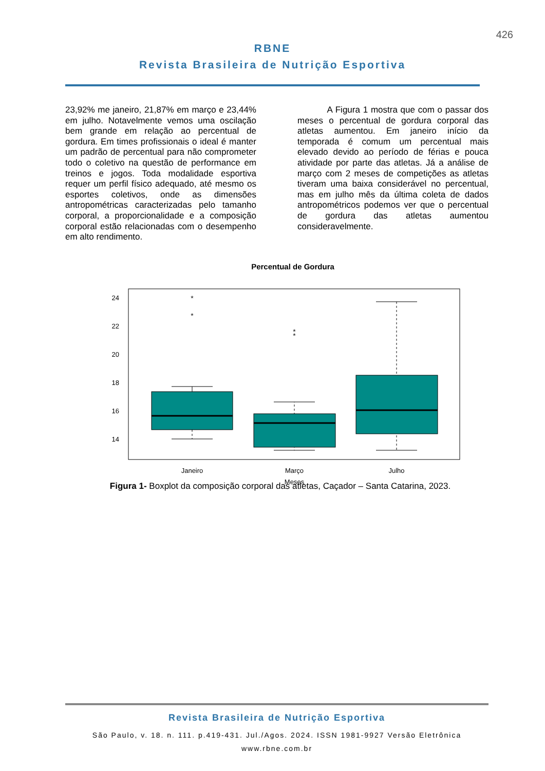426
RBNE
Revista Brasileira de Nutrição Esportiva
23,92% me janeiro, 21,87% em março e 23,44% em julho. Notavelmente vemos uma oscilação bem grande em relação ao percentual de gordura. Em times profissionais o ideal é manter um padrão de percentual para não comprometer todo o coletivo na questão de performance em treinos e jogos. Toda modalidade esportiva requer um perfil físico adequado, até mesmo os esportes coletivos, onde as dimensões antropométricas caracterizadas pelo tamanho corporal, a proporcionalidade e a composição corporal estão relacionadas com o desempenho em alto rendimento.
A Figura 1 mostra que com o passar dos meses o percentual de gordura corporal das atletas aumentou. Em janeiro início da temporada é comum um percentual mais elevado devido ao período de férias e pouca atividade por parte das atletas. Já a análise de março com 2 meses de competições as atletas tiveram uma baixa considerável no percentual, mas em julho mês da última coleta de dados antropométricos podemos ver que o percentual de gordura das atletas aumentou consideravelmente.
Percentual de Gordura
24
22
20
18
16
14
%
*
*
*
*
Janeiro
Março
Julho
Meses
Figura 1- Boxplot da composição corporal das atletas, Caçador – Santa Catarina, 2023.
Revista Brasileira de Nutrição Esportiva
São Paulo, v. 18. n. 111. p.419-431. Jul./Agos. 2024. ISSN 1981-9927 Versão Eletrônica
www.rbne.com.br